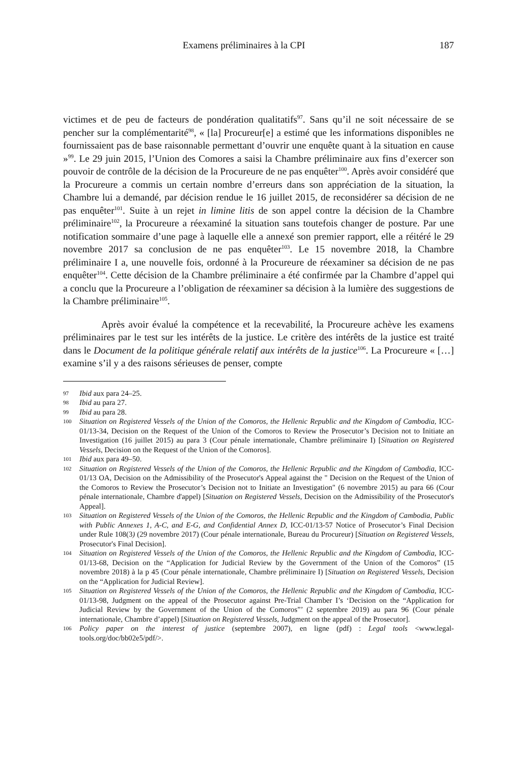Examens préliminaires à la CPI 187
victimes et de peu de facteurs de pondération qualitatifs<sup>97</sup>. Sans qu’il ne soit nécessaire de se pencher sur la complémentarité<sup>98</sup>, « [la] Procureur[e] a estimé que les informations disponibles ne fournissaient pas de base raisonnable permettant d’ouvrir une enquête quant à la situation en cause »<sup>99</sup>. Le 29 juin 2015, l’Union des Comores a saisi la Chambre préliminaire aux fins d’exercer son pouvoir de contrôle de la décision de la Procureure de ne pas enquêter<sup>100</sup>. Après avoir considéré que la Procureure a commis un certain nombre d’erreurs dans son appréciation de la situation, la Chambre lui a demandé, par décision rendue le 16 juillet 2015, de reconsidérer sa décision de ne pas enquêter<sup>101</sup>. Suite à un rejet in limine litis de son appel contre la décision de la Chambre préliminaire<sup>102</sup>, la Procureure a réexaminé la situation sans toutefois changer de posture. Par une notification sommaire d’une page à laquelle elle a annexé son premier rapport, elle a réitéré le 29 novembre 2017 sa conclusion de ne pas enquêter<sup>103</sup>. Le 15 novembre 2018, la Chambre préliminaire I a, une nouvelle fois, ordonné à la Procureure de réexaminer sa décision de ne pas enquêter<sup>104</sup>. Cette décision de la Chambre préliminaire a été confirmée par la Chambre d’appel qui a conclu que la Procureure a l’obligation de réexaminer sa décision à la lumière des suggestions de la Chambre préliminaire<sup>105</sup>.
Après avoir évalué la compétence et la recevabilité, la Procureure achève les examens préliminaires par le test sur les intérêts de la justice. Le critère des intérêts de la justice est traité dans le Document de la politique générale relatif aux intérêts de la justice<sup>106</sup>. La Procureure « […] examine s’il y a des raisons sérieuses de penser, compte
97 Ibid aux para 24–25.
98 Ibid au para 27.
99 Ibid au para 28.
100 Situation on Registered Vessels of the Union of the Comoros, the Hellenic Republic and the Kingdom of Cambodia, ICC-01/13-34, Decision on the Request of the Union of the Comoros to Review the Prosecutor’s Decision not to Initiate an Investigation (16 juillet 2015) au para 3 (Cour pénale internationale, Chambre préliminaire I) [Situation on Registered Vessels, Decision on the Request of the Union of the Comoros].
101 Ibid aux para 49–50.
102 Situation on Registered Vessels of the Union of the Comoros, the Hellenic Republic and the Kingdom of Cambodia, ICC-01/13 OA, Decision on the Admissibility of the Prosecutor's Appeal against the " Decision on the Request of the Union of the Comoros to Review the Prosecutor’s Decision not to Initiate an Investigation" (6 novembre 2015) au para 66 (Cour pénale internationale, Chambre d'appel) [Situation on Registered Vessels, Decision on the Admissibility of the Prosecutor's Appeal].
103 Situation on Registered Vessels of the Union of the Comoros, the Hellenic Republic and the Kingdom of Cambodia, Public with Public Annexes 1, A-C, and E-G, and Confidential Annex D, ICC-01/13-57 Notice of Prosecutor’s Final Decision under Rule 108(3) (29 novembre 2017) (Cour pénale internationale, Bureau du Procureur) [Situation on Registered Vessels, Prosecutor's Final Decision].
104 Situation on Registered Vessels of the Union of the Comoros, the Hellenic Republic and the Kingdom of Cambodia, ICC-01/13-68, Decision on the “Application for Judicial Review by the Government of the Union of the Comoros” (15 novembre 2018) à la p 45 (Cour pénale internationale, Chambre préliminaire I) [Situation on Registered Vessels, Decision on the “Application for Judicial Review].
105 Situation on Registered Vessels of the Union of the Comoros, the Hellenic Republic and the Kingdom of Cambodia, ICC-01/13-98, Judgment on the appeal of the Prosecutor against Pre-Trial Chamber I’s ‘Decision on the “Application for Judicial Review by the Government of the Union of the Comoros”’ (2 septembre 2019) au para 96 (Cour pénale internationale, Chambre d’appel) [Situation on Registered Vessels, Judgment on the appeal of the Prosecutor].
106 Policy paper on the interest of justice (septembre 2007), en ligne (pdf) : Legal tools <www.legal-tools.org/doc/bb02e5/pdf/>.